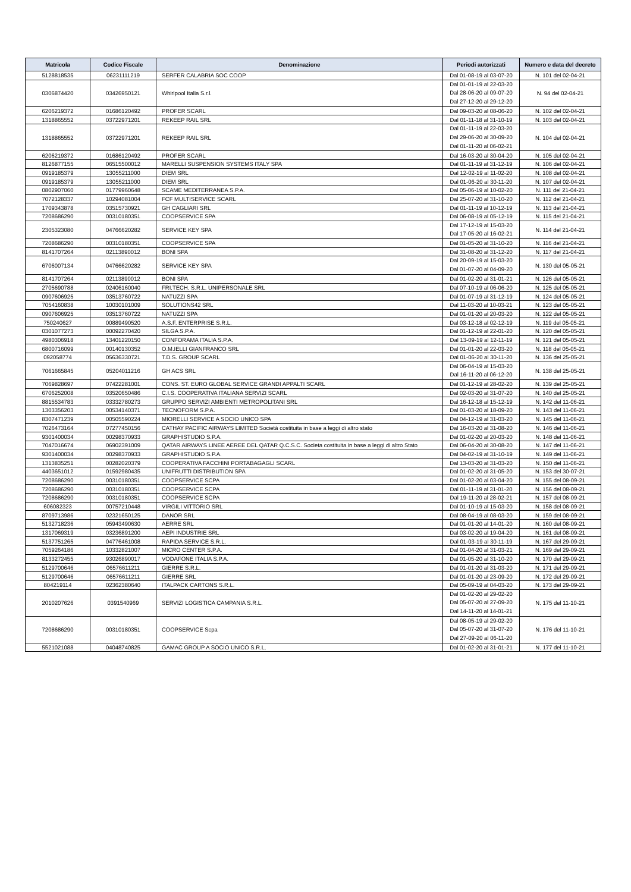| Matricola | Codice Fiscale | Denominazione | Periodi autorizzati | Numero e data del decreto |
| --- | --- | --- | --- | --- |
| 5128818535 | 06231111219 | SERFER CALABRIA SOC COOP | Dal 01-08-19 al 03-07-20 | N. 101 del 02-04-21 |
| 0306874420 | 03426950121 | Whirlpool Italia S.r.l. | Dal 01-01-19 al 22-03-20 Dal 28-06-20 al 09-07-20 Dal 27-12-20 al 29-12-20 | N. 94 del 02-04-21 |
| 6206219372 | 01686120492 | PROFER SCARL | Dal 09-03-20 al 08-06-20 | N. 102 del 02-04-21 |
| 1318865552 | 03722971201 | REKEEP RAIL SRL | Dal 01-11-18 al 31-10-19 | N. 103 del 02-04-21 |
| 1318865552 | 03722971201 | REKEEP RAIL SRL | Dal 01-11-19 al 22-03-20 Dal 29-06-20 al 30-09-20 Dal 01-11-20 al 06-02-21 | N. 104 del 02-04-21 |
| 6206219372 | 01686120492 | PROFER SCARL | Dal 16-03-20 al 30-04-20 | N. 105 del 02-04-21 |
| 8126877155 | 06515500012 | MARELLI SUSPENSION SYSTEMS ITALY SPA | Dal 01-11-19 al 31-12-19 | N. 106 del 02-04-21 |
| 0919185379 | 13055211000 | DIEM SRL | Dal 12-02-19 al 11-02-20 | N. 108 del 02-04-21 |
| 0919185379 | 13055211000 | DIEM SRL | Dal 01-06-20 al 30-11-20 | N. 107 del 02-04-21 |
| 0802907060 | 01779960648 | SCAME MEDITERRANEA S.P.A. | Dal 05-06-19 al 10-02-20 | N. 111 del 21-04-21 |
| 7072128337 | 10294081004 | FCF MULTISERVICE SCARL | Dal 25-07-20 al 31-10-20 | N. 112 del 21-04-21 |
| 1709343878 | 03515730921 | GH CAGLIARI SRL | Dal 01-11-19 al 10-12-19 | N. 113 del 21-04-21 |
| 7208686290 | 00310180351 | COOPSERVICE SPA | Dal 06-08-19 al 05-12-19 | N. 115 del 21-04-21 |
| 2305323080 | 04766620282 | SERVICE KEY SPA | Dal 17-12-19 al 15-03-20 Dal 17-05-20 al 16-02-21 | N. 114 del 21-04-21 |
| 7208686290 | 00310180351 | COOPSERVICE SPA | Dal 01-05-20 al 31-10-20 | N. 116 del 21-04-21 |
| 8141707264 | 02113890012 | BONI SPA | Dal 31-08-20 al 31-12-20 | N. 117 del 21-04-21 |
| 6706007134 | 04766620282 | SERVICE KEY SPA | Dal 20-09-19 al 15-03-20 Dal 01-07-20 al 04-09-20 | N. 130 del 05-05-21 |
| 8141707264 | 02113890012 | BONI SPA | Dal 01-02-20 al 31-01-21 | N. 126 del 05-05-21 |
| 2705690788 | 02406160040 | FRI.TECH. S.R.L. UNIPERSONALE SRL | Dal 07-10-19 al 06-06-20 | N. 125 del 05-05-21 |
| 0907606925 | 03513760722 | NATUZZI SPA | Dal 01-07-19 al 31-12-19 | N. 124 del 05-05-21 |
| 7054160838 | 10030101009 | SOLUTIONS42 SRL | Dal 11-03-20 al 10-03-21 | N. 123 del 05-05-21 |
| 0907606925 | 03513760722 | NATUZZI SPA | Dal 01-01-20 al 20-03-20 | N. 122 del 05-05-21 |
| 750240627 | 00889490520 | A.S.F. ENTERPRISE S.R.L. | Dal 03-12-18 al 02-12-19 | N. 119 del 05-05-21 |
| 0301077273 | 00092270420 | SILGA S.P.A. | Dal 01-12-19 al 22-01-20 | N. 120 del 05-05-21 |
| 4980306918 | 13401220150 | CONFORAMA ITALIA S.P.A. | Dal 13-09-19 al 12-11-19 | N. 121 del 05-05-21 |
| 6800716099 | 00140130352 | O.M.IELLI GIANFRANCO SRL | Dal 01-01-20 al 22-03-20 | N. 118 del 05-05-21 |
| 092058774 | 05636330721 | T.D.S. GROUP SCARL | Dal 01-06-20 al 30-11-20 | N. 136 del 25-05-21 |
| 7061665845 | 05204011216 | GH ACS SRL | Dal 06-04-19 al 15-03-20 Dal 16-11-20 al 06-12-20 | N. 138 del 25-05-21 |
| 7069828697 | 07422281001 | CONS. ST. EURO GLOBAL SERVICE GRANDI APPALTI SCARL | Dal 01-12-19 al 28-02-20 | N. 139 del 25-05-21 |
| 6706252008 | 03520650486 | C.I.S. COOPERATIVA ITALIANA SERVIZI SCARL | Dal 02-03-20 al 31-07-20 | N. 140 del 25-05-21 |
| 8815534783 | 03332780273 | GRUPPO SERVIZI AMBIENTI METROPOLITANI SRL | Dal 16-12-18 al 15-12-19 | N. 142 del 11-06-21 |
| 1303356203 | 00534140371 | TECNOFORM S.P.A. | Dal 01-03-20 al 18-09-20 | N. 143 del 11-06-21 |
| 8307471239 | 00505590224 | MIORELLI SERVICE A SOCIO UNICO SPA | Dal 04-12-19 al 31-03-20 | N. 145 del 11-06-21 |
| 7026473164 | 07277450156 | CATHAY PACIFIC AIRWAYS LIMITED Società costituita in base a leggi di altro stato | Dal 16-03-20 al 31-08-20 | N. 146 del 11-06-21 |
| 9301400034 | 00298370933 | GRAPHISTUDIO S.P.A. | Dal 01-02-20 al 20-03-20 | N. 148 del 11-06-21 |
| 7047016674 | 06902391009 | QATAR AIRWAYS LINEE AEREE DEL QATAR Q.C.S.C. Societa costituita in base a leggi di altro Stato | Dal 06-04-20 al 30-08-20 | N. 147 del 11-06-21 |
| 9301400034 | 00298370933 | GRAPHISTUDIO S.P.A. | Dal 04-02-19 al 31-10-19 | N. 149 del 11-06-21 |
| 1313835251 | 00282020379 | COOPERATIVA FACCHINI PORTABAGAGLI SCARL | Dal 13-03-20 al 31-03-20 | N. 150 del 11-06-21 |
| 4403651012 | 01592980435 | UNIFRUTTI DISTRIBUTION SPA | Dal 01-02-20 al 31-05-20 | N. 153 del 30-07-21 |
| 7208686290 | 00310180351 | COOPSERVICE SCPA | Dal 01-02-20 al 03-04-20 | N. 155 del 08-09-21 |
| 7208686290 | 00310180351 | COOPSERVICE SCPA | Dal 01-11-19 al 31-01-20 | N. 156 del 08-09-21 |
| 7208686290 | 00310180351 | COOPSERVICE SCPA | Dal 19-11-20 al 28-02-21 | N. 157 del 08-09-21 |
| 606082323 | 00757210448 | VIRGILI VITTORIO SRL | Dal 01-10-19 al 15-03-20 | N. 158 del 08-09-21 |
| 8709713986 | 02321650125 | DANOR SRL | Dal 08-04-19 al 08-03-20 | N. 159 del 08-09-21 |
| 5132718236 | 05943490630 | AERRE SRL | Dal 01-01-20 al 14-01-20 | N. 160 del 08-09-21 |
| 1317069319 | 03236891200 | AEPI INDUSTRIE SRL | Dal 03-02-20 al 19-04-20 | N. 161 del 08-09-21 |
| 5137751265 | 04776461008 | RAPIDA SERVICE S.R.L. | Dal 01-03-19 al 30-11-19 | N. 167 del 29-09-21 |
| 7059264186 | 10332821007 | MICRO CENTER S.P.A. | Dal 01-04-20 al 31-03-21 | N. 169 del 29-09-21 |
| 8133272455 | 93026890017 | VODAFONE ITALIA S.P.A. | Dal 01-05-20 al 31-10-20 | N. 170 del 29-09-21 |
| 5129700646 | 06576611211 | GIERRE S.R.L. | Dal 01-01-20 al 31-03-20 | N. 171 del 29-09-21 |
| 5129700646 | 06576611211 | GIERRE SRL | Dal 01-01-20 al 23-09-20 | N. 172 del 29-09-21 |
| 804219114 | 02362380640 | ITALPACK CARTONS S.R.L. | Dal 05-09-19 al 04-03-20 | N. 173 del 29-09-21 |
| 2010207626 | 0391540969 | SERVIZI LOGISTICA CAMPANIA S.R.L. | Dal 01-02-20 al 29-02-20 Dal 05-07-20 al 27-09-20 Dal 14-11-20 al 14-01-21 | N. 175 del 11-10-21 |
| 7208686290 | 00310180351 | COOPSERVICE Scpa | Dal 08-05-19 al 29-02-20 Dal 05-07-20 al 31-07-20 Dal 27-09-20 al 06-11-20 | N. 176 del 11-10-21 |
| 5521021088 | 04048740825 | GAMAC GROUP A SOCIO UNICO S.R.L. | Dal 01-02-20 al 31-01-21 | N. 177 del 11-10-21 |